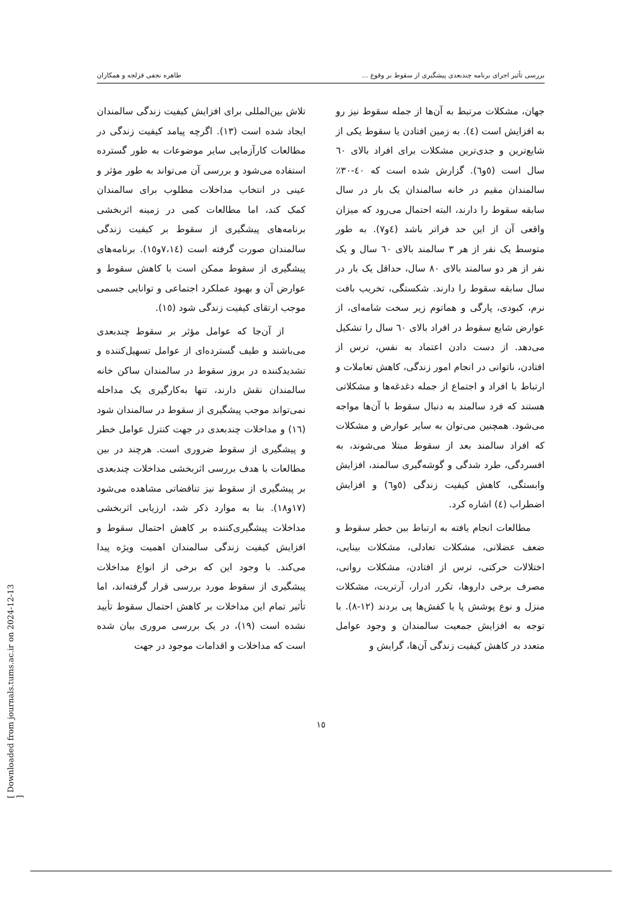بررسی تأثیر اجرای برنامه چندبعدی پیشگیری از سقوط بر وقوع ... طاهره نجفی قزلجه و همکاران
جهان، مشکلات مرتبط به آن‌ها از جمله سقوط نیز رو به افزایش است (٤). به زمین افتادن یا سقوط یکی از شایع‌ترین و جدی‌ترین مشکلات برای افراد بالای ٦٠ سال است (٥و٦). گزارش شده است که ٤٠-٣٠٪ سالمندان مقیم در خانه سالمندان یک بار در سال سابقه سقوط را دارند، البته احتمال می‌رود که میزان واقعی آن از این حد فراتر باشد (٤و٧). به طور متوسط یک نفر از هر ٣ سالمند بالای ٦٠ سال و یک نفر از هر دو سالمند بالای ٨٠ سال، حداقل یک بار در سال سابقه سقوط را دارند. شکستگی، تخریب بافت نرم، کبودی، پارگی و هماتوم زیر سخت شامه‌ای، از عوارض شایع سقوط در افراد بالای ٦٠ سال را تشکیل می‌دهد. از دست دادن اعتماد به نفس، ترس از افتادن، ناتوانی در انجام امور زندگی، کاهش تعاملات و ارتباط با افراد و اجتماع از جمله دغدغه‌ها و مشکلاتی هستند که فرد سالمند به دنبال سقوط با آن‌ها مواجه می‌شود. همچنین می‌توان به سایر عوارض و مشکلات که افراد سالمند بعد از سقوط مبتلا می‌شوند، به افسردگی، طرد شدگی و گوشه‌گیری سالمند، افزایش وابستگی، کاهش کیفیت زندگی (٥و٦) و افزایش اضطراب (٤) اشاره کرد.
مطالعات انجام یافته به ارتباط بین خطر سقوط و ضعف عضلانی، مشکلات تعادلی، مشکلات بینایی، اختلالات حرکتی، ترس از افتادن، مشکلات روانی، مصرف برخی داروها، تکرر ادرار، آرتریت، مشکلات منزل و نوع پوشش پا یا کفش‌ها پی بردند (١٢-٨). با توجه به افزایش جمعیت سالمندان و وجود عوامل متعدد در کاهش کیفیت زندگی آن‌ها، گرایش و
تلاش بین‌المللی برای افزایش کیفیت زندگی سالمندان ایجاد شده است (١٣). اگرچه پیامد کیفیت زندگی در مطالعات کارآزمایی سایر موضوعات به طور گسترده استفاده می‌شود و بررسی آن می‌تواند به طور مؤثر و عینی در انتخاب مداخلات مطلوب برای سالمندان کمک کند، اما مطالعات کمی در زمینه اثربخشی برنامه‌های پیشگیری از سقوط بر کیفیت زندگی سالمندان صورت گرفته است (٧،١٤و١٥). برنامه‌های پیشگیری از سقوط ممکن است با کاهش سقوط و عوارض آن و بهبود عملکرد اجتماعی و توانایی جسمی موجب ارتقای کیفیت زندگی شود (١٥).
از آن‌جا که عوامل مؤثر بر سقوط چندبعدی می‌باشند و طیف گسترده‌ای از عوامل تسهیل‌کننده و تشدیدکننده در بروز سقوط در سالمندان ساکن خانه سالمندان نقش دارند، تنها به‌کارگیری یک مداخله نمی‌تواند موجب پیشگیری از سقوط در سالمندان شود (١٦) و مداخلات چندبعدی در جهت کنترل عوامل خطر و پیشگیری از سقوط ضروری است. هرچند در بین مطالعات با هدف بررسی اثربخشی مداخلات چندبعدی بر پیشگیری از سقوط نیز تناقضاتی مشاهده می‌شود (١٧و١٨). بنا به موارد ذکر شد، ارزیابی اثربخشی مداخلات پیشگیری‌کننده بر کاهش احتمال سقوط و افزایش کیفیت زندگی سالمندان اهمیت ویژه پیدا می‌کند. با وجود این که برخی از انواع مداخلات پیشگیری از سقوط مورد بررسی قرار گرفته‌اند، اما تأثیر تمام این مداخلات بر کاهش احتمال سقوط تأیید نشده است (١٩)، در یک بررسی مروری بیان شده است که مداخلات و اقدامات موجود در جهت
١٥
[ Downloaded from journals.tums.ac.ir on 2024-12-13 ]